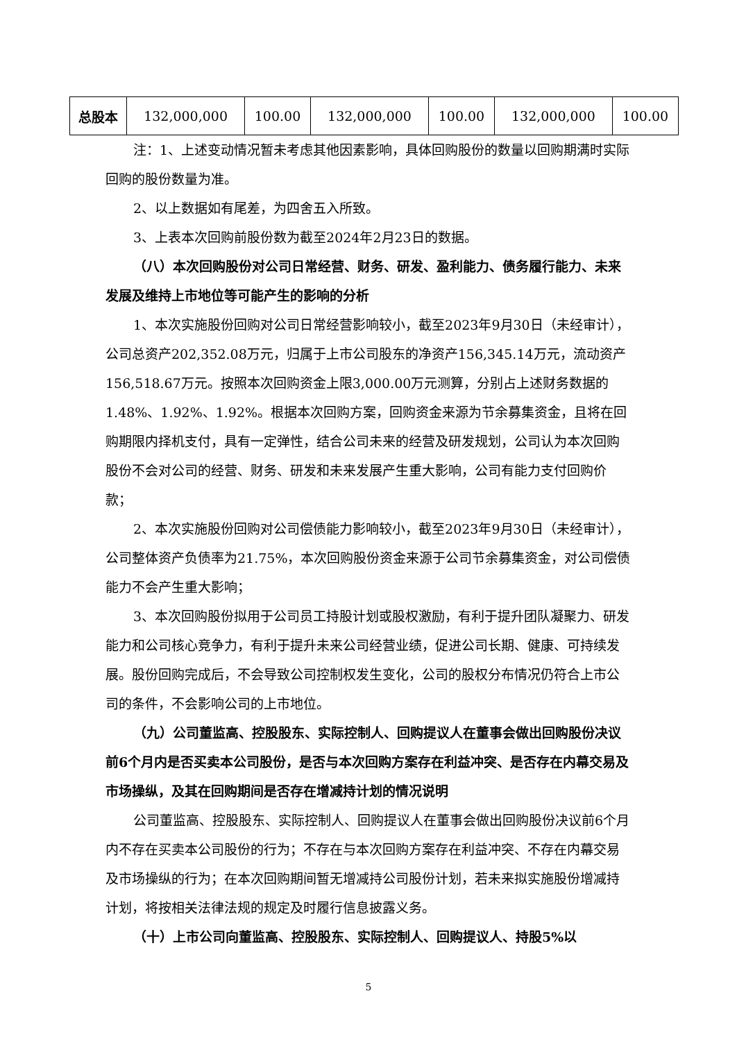| 总股本 | 132,000,000 | 100.00 | 132,000,000 | 100.00 | 132,000,000 | 100.00 |
注：1、上述变动情况暂未考虑其他因素影响，具体回购股份的数量以回购期满时实际回购的股份数量为准。
2、以上数据如有尾差，为四舍五入所致。
3、上表本次回购前股份数为截至2024年2月23日的数据。
（八）本次回购股份对公司日常经营、财务、研发、盈利能力、债务履行能力、未来发展及维持上市地位等可能产生的影响的分析
1、本次实施股份回购对公司日常经营影响较小，截至2023年9月30日（未经审计），公司总资产202,352.08万元，归属于上市公司股东的净资产156,345.14万元，流动资产156,518.67万元。按照本次回购资金上限3,000.00万元测算，分别占上述财务数据的1.48%、1.92%、1.92%。根据本次回购方案，回购资金来源为节余募集资金，且将在回购期限内择机支付，具有一定弹性，结合公司未来的经营及研发规划，公司认为本次回购股份不会对公司的经营、财务、研发和未来发展产生重大影响，公司有能力支付回购价款；
2、本次实施股份回购对公司偿债能力影响较小，截至2023年9月30日（未经审计），公司整体资产负债率为21.75%，本次回购股份资金来源于公司节余募集资金，对公司偿债能力不会产生重大影响；
3、本次回购股份拟用于公司员工持股计划或股权激励，有利于提升团队凝聚力、研发能力和公司核心竞争力，有利于提升未来公司经营业绩，促进公司长期、健康、可持续发展。股份回购完成后，不会导致公司控制权发生变化，公司的股权分布情况仍符合上市公司的条件，不会影响公司的上市地位。
（九）公司董监高、控股股东、实际控制人、回购提议人在董事会做出回购股份决议前6个月内是否买卖本公司股份，是否与本次回购方案存在利益冲突、是否存在内幕交易及市场操纵，及其在回购期间是否存在增减持计划的情况说明
公司董监高、控股股东、实际控制人、回购提议人在董事会做出回购股份决议前6个月内不存在买卖本公司股份的行为；不存在与本次回购方案存在利益冲突、不存在内幕交易及市场操纵的行为；在本次回购期间暂无增减持公司股份计划，若未来拟实施股份增减持计划，将按相关法律法规的规定及时履行信息披露义务。
（十）上市公司向董监高、控股股东、实际控制人、回购提议人、持股5%以
5